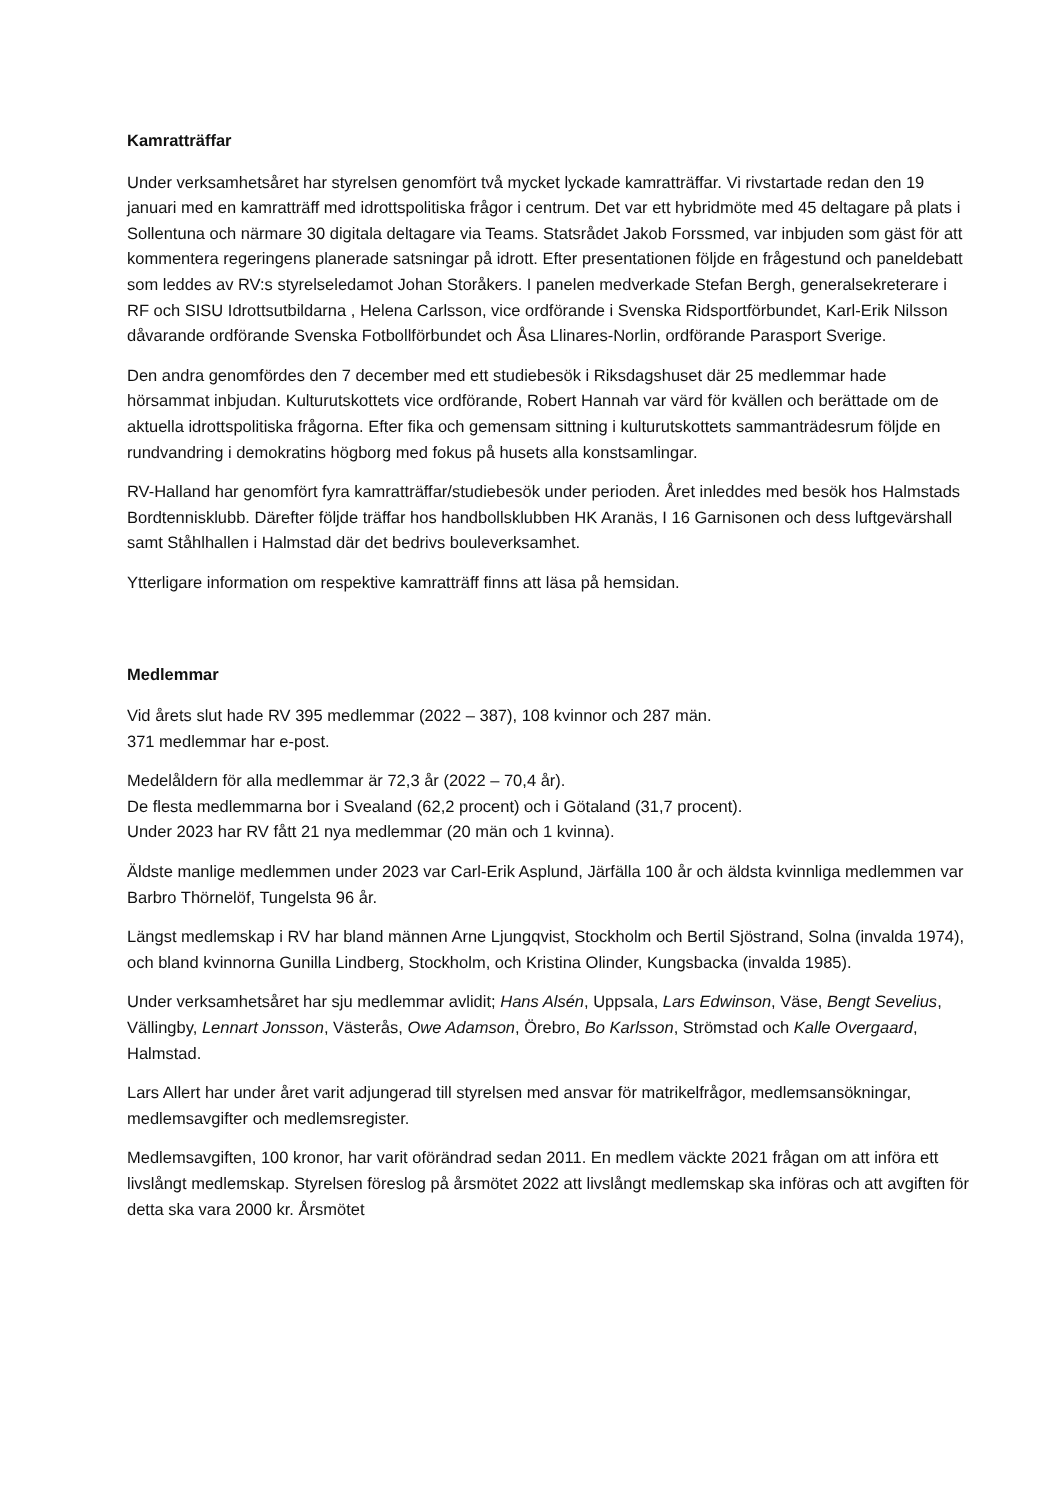Kamratträffar
Under verksamhetsåret har styrelsen genomfört två mycket lyckade kamratträffar. Vi rivstartade redan den 19 januari med en kamratträff med idrottspolitiska frågor i centrum. Det var ett hybridmöte med 45 deltagare på plats i Sollentuna och närmare 30 digitala deltagare via Teams. Statsrådet Jakob Forssmed, var inbjuden som gäst för att kommentera regeringens planerade satsningar på idrott. Efter presentationen följde en frågestund och paneldebatt som leddes av RV:s styrelseledamot Johan Storåkers. I panelen medverkade Stefan Bergh, generalsekreterare i RF och SISU Idrottsutbildarna , Helena Carlsson, vice ordförande i Svenska Ridsportförbundet, Karl-Erik Nilsson dåvarande ordförande Svenska Fotbollförbundet och Åsa Llinares-Norlin, ordförande Parasport Sverige.
Den andra genomfördes den 7 december med ett studiebesök i Riksdagshuset där 25 medlemmar hade hörsammat inbjudan. Kulturutskottets vice ordförande, Robert Hannah var värd för kvällen och berättade om de aktuella idrottspolitiska frågorna. Efter fika och gemensam sittning i kulturutskottets sammanträdesrum följde en rundvandring i demokratins högborg med fokus på husets alla konstsamlingar.
RV-Halland har genomfört fyra kamratträffar/studiebesök under perioden. Året inleddes med besök hos Halmstads Bordtennisklubb. Därefter följde träffar hos handbollsklubben HK Aranäs, I 16 Garnisonen och dess luftgevärshall samt Ståhlhallen i Halmstad där det bedrivs bouleverksamhet.
Ytterligare information om respektive kamratträff finns att läsa på hemsidan.
Medlemmar
Vid årets slut hade RV 395 medlemmar (2022 – 387), 108 kvinnor och 287 män.
371 medlemmar har e-post.
Medelåldern för alla medlemmar är 72,3 år (2022 – 70,4 år).
De flesta medlemmarna bor i Svealand (62,2 procent) och i Götaland (31,7 procent).
Under 2023 har RV fått 21 nya medlemmar (20 män och 1 kvinna).
Äldste manlige medlemmen under 2023 var Carl-Erik Asplund, Järfälla 100 år och äldsta kvinnliga medlemmen var Barbro Thörnelöf, Tungelsta 96 år.
Längst medlemskap i RV har bland männen Arne Ljungqvist, Stockholm och Bertil Sjöstrand, Solna (invalda 1974), och bland kvinnorna Gunilla Lindberg, Stockholm, och Kristina Olinder, Kungsbacka (invalda 1985).
Under verksamhetsåret har sju medlemmar avlidit; Hans Alsén, Uppsala, Lars Edwinson, Väse, Bengt Sevelius, Vällingby, Lennart Jonsson, Västerås, Owe Adamson, Örebro, Bo Karlsson, Strömstad och Kalle Overgaard, Halmstad.
Lars Allert har under året varit adjungerad till styrelsen med ansvar för matrikelfrågor, medlemsansökningar, medlemsavgifter och medlemsregister.
Medlemsavgiften, 100 kronor, har varit oförändrad sedan 2011. En medlem väckte 2021 frågan om att införa ett livslångt medlemskap. Styrelsen föreslog på årsmötet 2022 att livslångt medlemskap ska införas och att avgiften för detta ska vara 2000 kr. Årsmötet